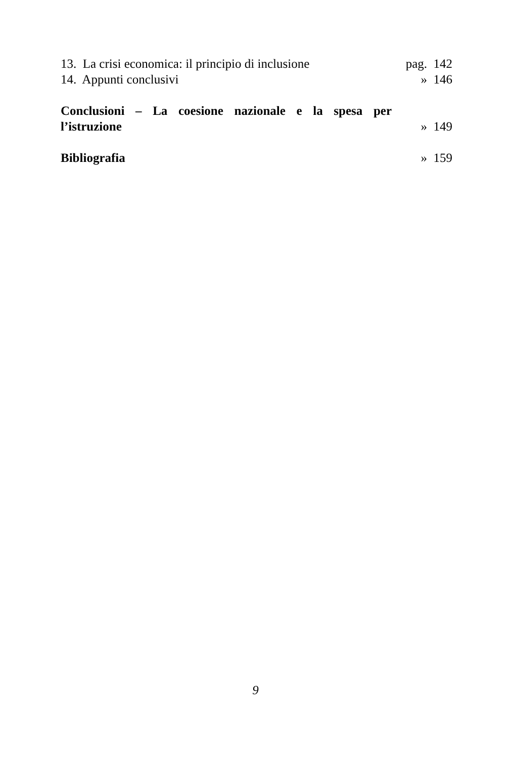13. La crisi economica: il principio di inclusione pag. 142
14. Appunti conclusivi » 146
Conclusioni – La coesione nazionale e la spesa per
l’istruzione » 149
Bibliografia » 159
9